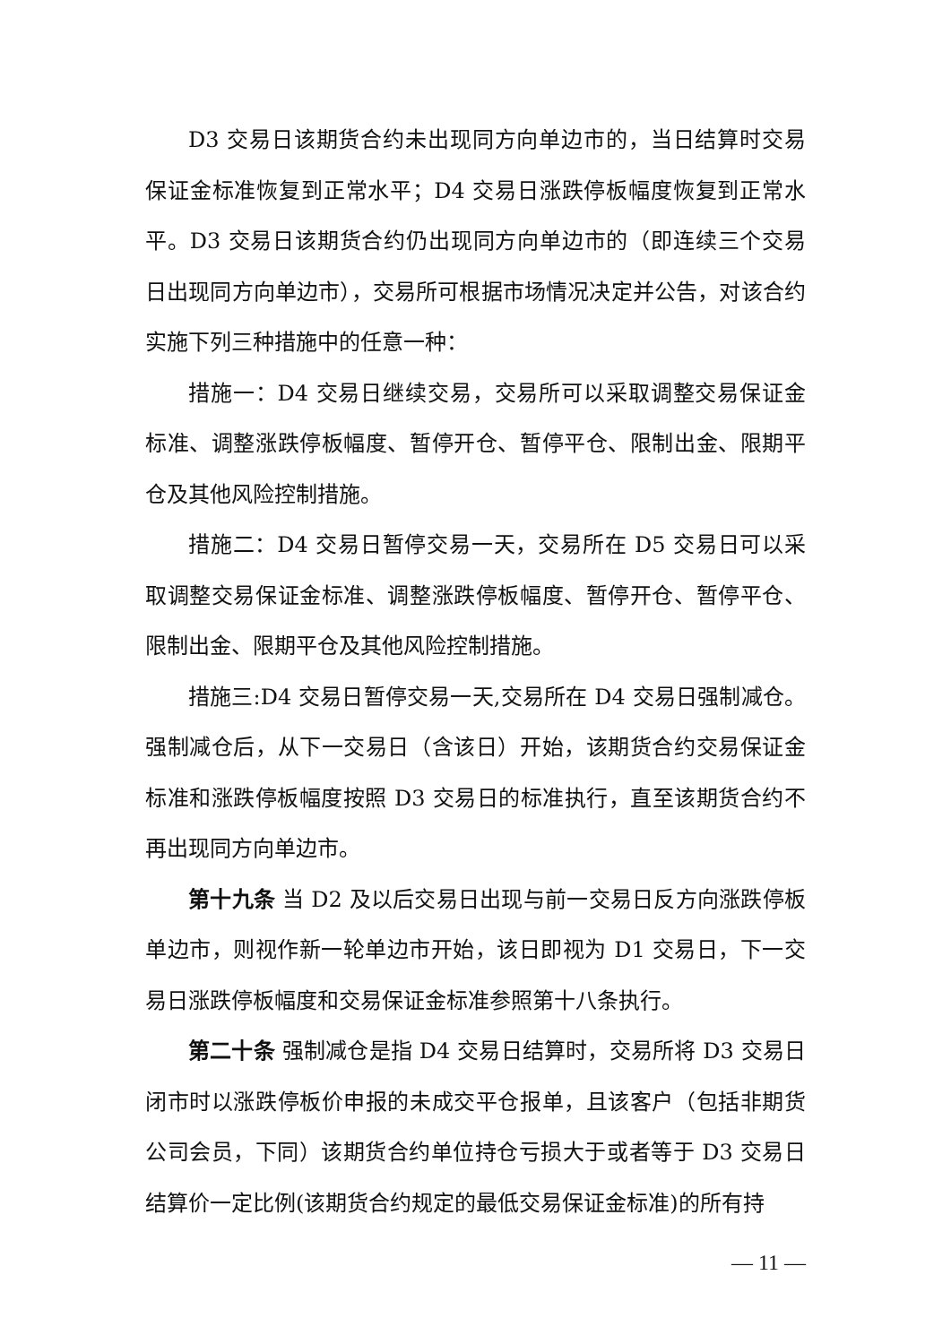D3 交易日该期货合约未出现同方向单边市的，当日结算时交易保证金标准恢复到正常水平；D4 交易日涨跌停板幅度恢复到正常水平。D3 交易日该期货合约仍出现同方向单边市的（即连续三个交易日出现同方向单边市），交易所可根据市场情况决定并公告，对该合约实施下列三种措施中的任意一种：
措施一：D4 交易日继续交易，交易所可以采取调整交易保证金标准、调整涨跌停板幅度、暂停开仓、暂停平仓、限制出金、限期平仓及其他风险控制措施。
措施二：D4 交易日暂停交易一天，交易所在 D5 交易日可以采取调整交易保证金标准、调整涨跌停板幅度、暂停开仓、暂停平仓、限制出金、限期平仓及其他风险控制措施。
措施三:D4 交易日暂停交易一天,交易所在 D4 交易日强制减仓。强制减仓后，从下一交易日（含该日）开始，该期货合约交易保证金标准和涨跌停板幅度按照 D3 交易日的标准执行，直至该期货合约不再出现同方向单边市。
第十九条 当 D2 及以后交易日出现与前一交易日反方向涨跌停板单边市，则视作新一轮单边市开始，该日即视为 D1 交易日，下一交易日涨跌停板幅度和交易保证金标准参照第十八条执行。
第二十条 强制减仓是指 D4 交易日结算时，交易所将 D3 交易日闭市时以涨跌停板价申报的未成交平仓报单，且该客户（包括非期货公司会员，下同）该期货合约单位持仓亏损大于或者等于 D3 交易日结算价一定比例(该期货合约规定的最低交易保证金标准)的所有持
— 11 —